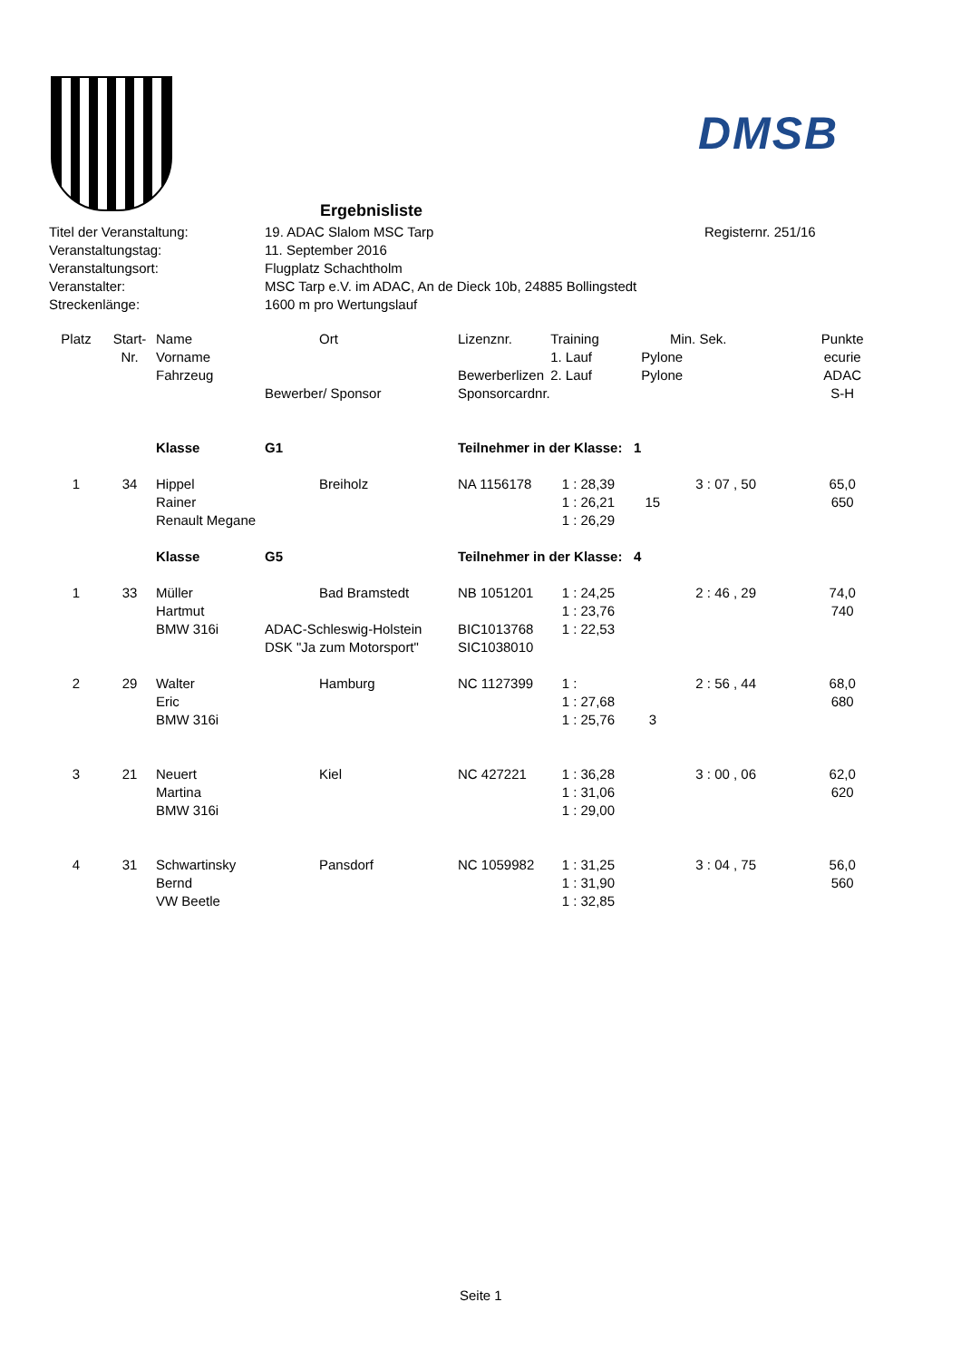DMSB
Ergebnisliste
| Titel der Veranstaltung: | 19. ADAC Slalom MSC Tarp | Registernr. 251/16 |
| Veranstaltungstag: | 11. September 2016 | |
| Veranstaltungsort: | Flugplatz Schachtholm | |
| Veranstalter: | MSC Tarp e.V. im ADAC, An de Dieck 10b, 24885 Bollingstedt | |
| Streckenlänge: | 1600 m pro Wertungslauf | |
| Platz | Start- | Name | | Ort | Lizenznr. | Training | Min. | Sek. | Punkte |
| --- | --- | --- | --- | --- | --- | --- | --- | --- | --- |
| | Nr. | Vorname | | | | 1. Lauf | Pylone | | ecurie |
| | | Fahrzeug | | | Bewerberlizen | 2. Lauf | Pylone | | ADAC |
| | | | Bewerber/ Sponsor | | Sponsorcardnr. | | | | S-H |
| | | Klasse | G1 | | Teilnehmer in der Klasse: 1 | | | | |
| 1 | 34 | Hippel | | Breiholz | NA 1156178 | 1 : 28,39 | | 3 : 07 , 50 | 65,0 |
| | | Rainer | | | | 1 : 26,21 | 15 | | 650 |
| | | Renault Megane | | | | 1 : 26,29 | | | |
| | | Klasse | G5 | | Teilnehmer in der Klasse: 4 | | | | |
| 1 | 33 | Müller | | Bad Bramstedt | NB 1051201 | 1 : 24,25 | | 2 : 46 , 29 | 74,0 |
| | | Hartmut | | | | 1 : 23,76 | | | 740 |
| | | BMW 316i | ADAC-Schleswig-Holstein | | BIC1013768 | 1 : 22,53 | | | |
| | | | DSK "Ja zum Motorsport" | | SIC1038010 | | | | |
| 2 | 29 | Walter | | Hamburg | NC 1127399 | 1 : | | 2 : 56 , 44 | 68,0 |
| | | Eric | | | | 1 : 27,68 | | | 680 |
| | | BMW 316i | | | | 1 : 25,76 | 3 | | |
| 3 | 21 | Neuert | | Kiel | NC 427221 | 1 : 36,28 | | 3 : 00 , 06 | 62,0 |
| | | Martina | | | | 1 : 31,06 | | | 620 |
| | | BMW 316i | | | | 1 : 29,00 | | | |
| 4 | 31 | Schwartinsky | | Pansdorf | NC 1059982 | 1 : 31,25 | | 3 : 04 , 75 | 56,0 |
| | | Bernd | | | | 1 : 31,90 | | | 560 |
| | | VW Beetle | | | | 1 : 32,85 | | | |
Seite 1